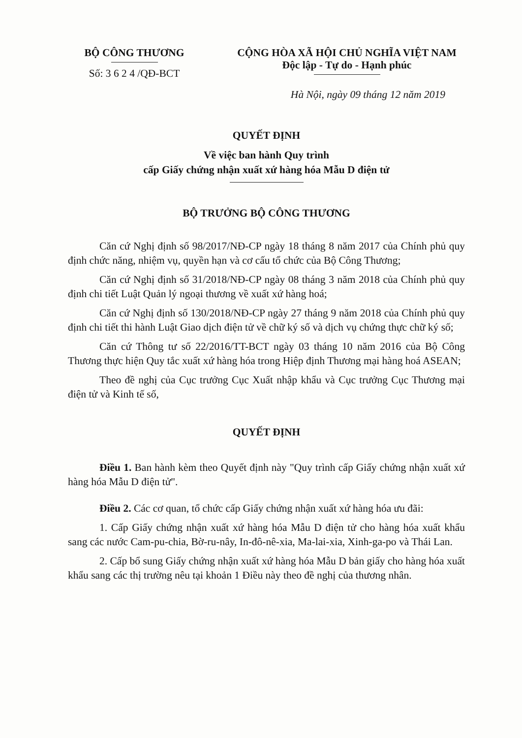BỘ CÔNG THƯƠNG
Số: 3 6 2 4 /QĐ-BCT
CỘNG HÒA XÃ HỘI CHỦ NGHĨA VIỆT NAM
Độc lập - Tự do - Hạnh phúc
Hà Nội, ngày 09 tháng 12 năm 2019
QUYẾT ĐỊNH
Về việc ban hành Quy trình
cấp Giấy chứng nhận xuất xứ hàng hóa Mẫu D điện tử
BỘ TRƯỞNG BỘ CÔNG THƯƠNG
Căn cứ Nghị định số 98/2017/NĐ-CP ngày 18 tháng 8 năm 2017 của Chính phủ quy định chức năng, nhiệm vụ, quyền hạn và cơ cấu tổ chức của Bộ Công Thương;
Căn cứ Nghị định số 31/2018/NĐ-CP ngày 08 tháng 3 năm 2018 của Chính phủ quy định chi tiết Luật Quản lý ngoại thương về xuất xứ hàng hoá;
Căn cứ Nghị định số 130/2018/NĐ-CP ngày 27 tháng 9 năm 2018 của Chính phủ quy định chi tiết thi hành Luật Giao dịch điện tử về chữ ký số và dịch vụ chứng thực chữ ký số;
Căn cứ Thông tư số 22/2016/TT-BCT ngày 03 tháng 10 năm 2016 của Bộ Công Thương thực hiện Quy tắc xuất xứ hàng hóa trong Hiệp định Thương mại hàng hoá ASEAN;
Theo đề nghị của Cục trưởng Cục Xuất nhập khẩu và Cục trưởng Cục Thương mại điện tử và Kinh tế số,
QUYẾT ĐỊNH
Điều 1. Ban hành kèm theo Quyết định này "Quy trình cấp Giấy chứng nhận xuất xứ hàng hóa Mẫu D điện tử".
Điều 2. Các cơ quan, tổ chức cấp Giấy chứng nhận xuất xứ hàng hóa ưu đãi:
1. Cấp Giấy chứng nhận xuất xứ hàng hóa Mẫu D điện tử cho hàng hóa xuất khẩu sang các nước Cam-pu-chia, Bờ-ru-nây, In-đô-nê-xia, Ma-lai-xia, Xinh-ga-po và Thái Lan.
2. Cấp bổ sung Giấy chứng nhận xuất xứ hàng hóa Mẫu D bản giấy cho hàng hóa xuất khẩu sang các thị trường nêu tại khoản 1 Điều này theo đề nghị của thương nhân.